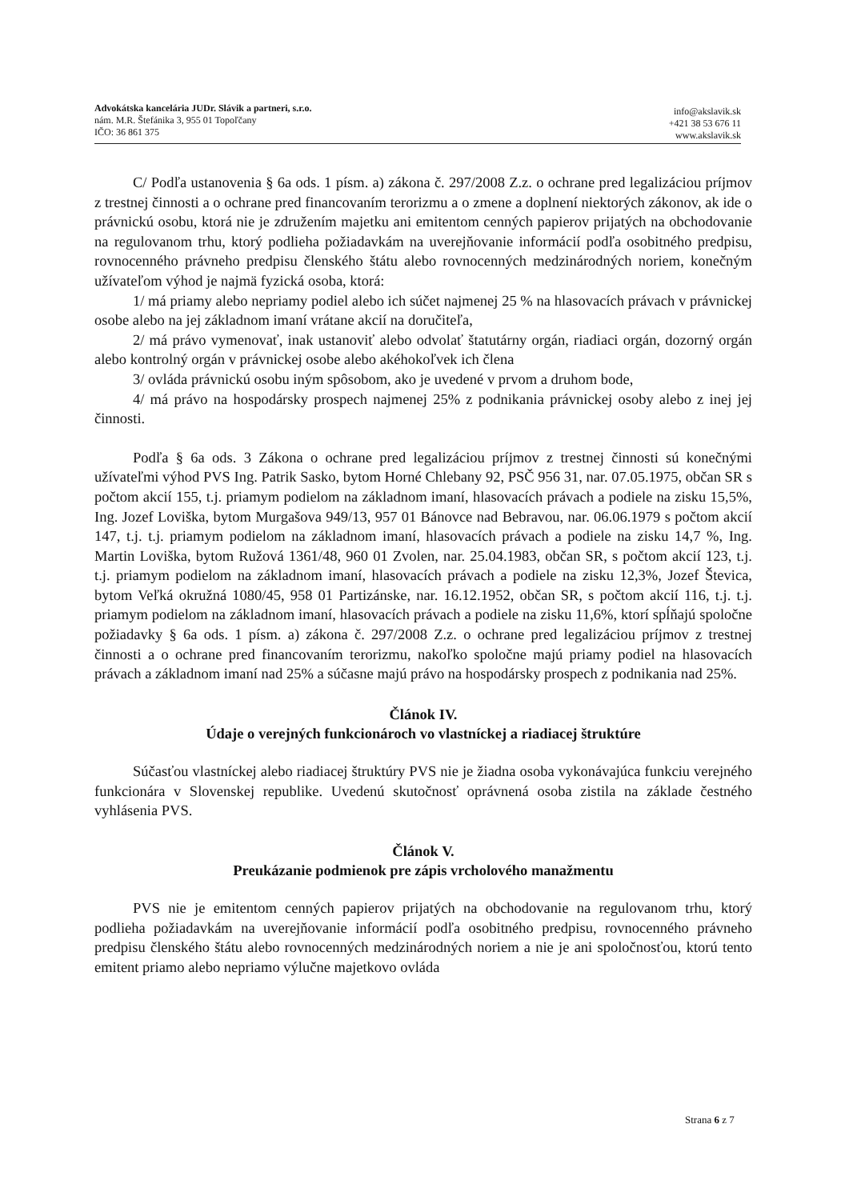Advokátska kancelária JUDr. Slávik a partneri, s.r.o.
nám. M.R. Štefánika 3, 955 01 Topoľčany
IČO: 36 861 375
info@akslavik.sk
+421 38 53 676 11
www.akslavik.sk
C/ Podľa ustanovenia § 6a ods. 1 písm. a) zákona č. 297/2008 Z.z. o ochrane pred legalizáciou príjmov z trestnej činnosti a o ochrane pred financovaním terorizmu a o zmene a doplnení niektorých zákonov, ak ide o právnickú osobu, ktorá nie je združením majetku ani emitentom cenných papierov prijatých na obchodovanie na regulovanom trhu, ktorý podlieha požiadavkám na uverejňovanie informácií podľa osobitného predpisu, rovnocenného právneho predpisu členského štátu alebo rovnocenných medzinárodných noriem, konečným užívateľom výhod je najmä fyzická osoba, ktorá:
1/ má priamy alebo nepriamy podiel alebo ich súčet najmenej 25 % na hlasovacích právach v právnickej osobe alebo na jej základnom imaní vrátane akcií na doručiteľa,
2/ má právo vymenovať, inak ustanoviť alebo odvolať štatutárny orgán, riadiaci orgán, dozorný orgán alebo kontrolný orgán v právnickej osobe alebo akéhokoľvek ich člena
3/ ovláda právnickú osobu iným spôsobom, ako je uvedené v prvom a druhom bode,
4/ má právo na hospodársky prospech najmenej 25% z podnikania právnickej osoby alebo z inej jej činnosti.
Podľa § 6a ods. 3 Zákona o ochrane pred legalizáciou príjmov z trestnej činnosti sú konečnými užívateľmi výhod PVS Ing. Patrik Sasko, bytom Horné Chlebany 92, PSČ 956 31, nar. 07.05.1975, občan SR s počtom akcií 155, t.j. priamym podielom na základnom imaní, hlasovacích právach a podiele na zisku 15,5%, Ing. Jozef Loviška, bytom Murgašova 949/13, 957 01 Bánovce nad Bebravou, nar. 06.06.1979 s počtom akcií 147, t.j. t.j. priamym podielom na základnom imaní, hlasovacích právach a podiele na zisku 14,7 %, Ing. Martin Loviška, bytom Ružová 1361/48, 960 01 Zvolen, nar. 25.04.1983, občan SR, s počtom akcií 123, t.j. t.j. priamym podielom na základnom imaní, hlasovacích právach a podiele na zisku 12,3%, Jozef Števica, bytom Veľká okružná 1080/45, 958 01 Partizánske, nar. 16.12.1952, občan SR, s počtom akcií 116, t.j. t.j. priamym podielom na základnom imaní, hlasovacích právach a podiele na zisku 11,6%, ktorí spĺňajú spoločne požiadavky § 6a ods. 1 písm. a) zákona č. 297/2008 Z.z. o ochrane pred legalizáciou príjmov z trestnej činnosti a o ochrane pred financovaním terorizmu, nakoľko spoločne majú priamy podiel na hlasovacích právach a základnom imaní nad 25% a súčasne majú právo na hospodársky prospech z podnikania nad 25%.
Článok IV.
Údaje o verejných funkcionároch vo vlastníckej a riadiacej štruktúre
Súčasťou vlastníckej alebo riadiacej štruktúry PVS nie je žiadna osoba vykonávajúca funkciu verejného funkcionára v Slovenskej republike. Uvedenú skutočnosť oprávnená osoba zistila na základe čestného vyhlásenia PVS.
Článok V.
Preukázanie podmienok pre zápis vrcholového manažmentu
PVS nie je emitentom cenných papierov prijatých na obchodovanie na regulovanom trhu, ktorý podlieha požiadavkám na uverejňovanie informácií podľa osobitného predpisu, rovnocenného právneho predpisu členského štátu alebo rovnocenných medzinárodných noriem a nie je ani spoločnosťou, ktorú tento emitent priamo alebo nepriamo výlučne majetkovo ovláda
Strana 6 z 7